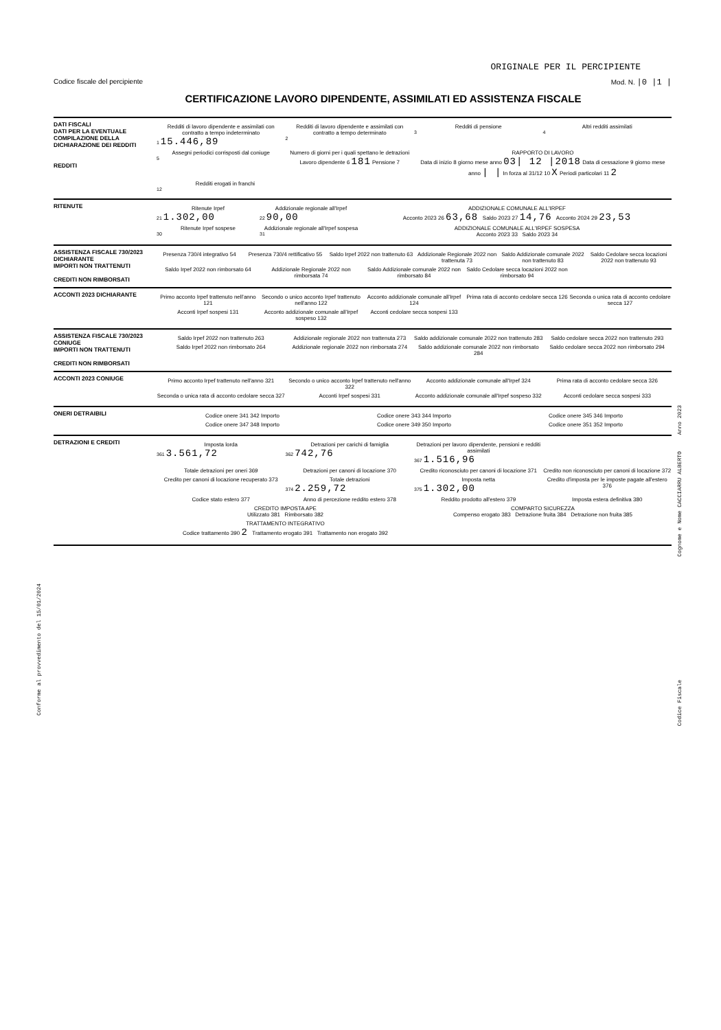ORIGINALE PER IL PERCIPIENTE
Codice fiscale del percipiente Mod. N. |0 |1 |
CERTIFICAZIONE LAVORO DIPENDENTE, ASSIMILATI ED ASSISTENZA FISCALE
DATI FISCALI
DATI PER LA EVENTUALE COMPILAZIONE DELLA DICHIARAZIONE DEI REDDITI
REDDITI
Redditi di lavoro dipendente e assimilati con contratto a tempo indeterminato
1 15.446,89
Redditi di lavoro dipendente e assimilati con contratto a tempo determinato
2
Redditi di pensione
3
Altri redditi assimilati
4
Assegni periodici corrisposti dal coniuge
5
Numero di giorni per i quali spettano le detrazioni
Lavoro dipendente 6 181 Pensione 7
RAPPORTO DI LAVORO
Data di inizio 8 giorno mese anno 03| 12 |2018 Data di cessazione 9 giorno mese anno | | In forza al 31/12 10 X Periodi particolari 11 2
Redditi erogati in franchi
12
RITENUTE
Ritenute Irpef
21 1.302,00
Addizionale regionale all'Irpef
22 90,00
ADDIZIONALE COMUNALE ALL'IRPEF
Acconto 2023 26 63,68 Saldo 2023 27 14,76 Acconto 2024 29 23,53
Ritenute Irpef sospese
30
Addizionale regionale all'Irpef sospesa
31
ADDIZIONALE COMUNALE ALL'IRPEF SOSPESA
Acconto 2023 33 Saldo 2023 34
ASSISTENZA FISCALE 730/2023 DICHIARANTE
IMPORTI NON TRATTENUTI
CREDITI NON RIMBORSATI
Presenza 730/4 integrativo 54 Presenza 730/4 rettificativo 55
Saldo Irpef 2022 non trattenuto 63
Addizionale Regionale 2022 non trattenuta 73
Saldo Addizionale comunale 2022 non trattenuto 83
Saldo Cedolare secca locazioni 2022 non trattenuto 93
Saldo Irpef 2022 non rimborsato 64
Addizionale Regionale 2022 non rimborsata 74
Saldo Addizionale comunale 2022 non rimborsato 84
Saldo Cedolare secca locazioni 2022 non rimborsato 94
ACCONTI 2023 DICHIARANTE
Primo acconto Irpef trattenuto nell'anno 121
Secondo o unico acconto Irpef trattenuto nell'anno 122
Acconto addizionale comunale all'Irpef 124
Prima rata di acconto cedolare secca 126
Seconda o unica rata di acconto cedolare secca 127
Acconti Irpef sospesi 131 Acconto addizionale comunale all'Irpef sospeso 132
Acconti cedolare secca sospesi 133
ASSISTENZA FISCALE 730/2023 CONIUGE
IMPORTI NON TRATTENUTI
CREDITI NON RIMBORSATI
Saldo Irpef 2022 non trattenuto 263
Addizionale regionale 2022 non trattenuta 273
Saldo addizionale comunale 2022 non trattenuto 283
Saldo cedolare secca 2022 non trattenuto 293
Saldo Irpef 2022 non rimborsato 264
Addizionale regionale 2022 non rimborsata 274
Saldo addizionale comunale 2022 non rimborsato 284
Saldo cedolare secca 2022 non rimborsato 294
ACCONTI 2023 CONIUGE
Primo acconto Irpef trattenuto nell'anno 321
Secondo o unico acconto Irpef trattenuto nell'anno 322
Acconto addizionale comunale all'Irpef 324
Prima rata di acconto cedolare secca 326
Seconda o unica rata di acconto cedolare secca 327
Acconti Irpef sospesi 331 Acconto addizionale comunale all'Irpef sospeso 332
Acconti cedolare secca sospesi 333
ONERI DETRAIBILI
Codice onere 341 342 Importo Codice onere 343 344 Importo Codice onere 345 346 Importo
Codice onere 347 348 Importo Codice onere 349 350 Importo Codice onere 351 352 Importo
DETRAZIONI E CREDITI
Imposta lorda
361 3.561,72
Detrazioni per carichi di famiglia
362 742,76
Detrazioni per lavoro dipendente, pensioni e redditi assimilati
367 1.516,96
Totale detrazioni per oneri 369
Detrazioni per canoni di locazione 370
Credito riconosciuto per canoni di locazione 371
Credito non riconosciuto per canoni di locazione 372
Credito per canoni di locazione recuperato 373
Totale detrazioni
374 2.259,72
Imposta netta
375 1.302,00
Credito d'imposta per le imposte pagate all'estero 376
Codice stato estero 377 Anno di percezione reddito estero 378
Reddito prodotto all'estero 379
Imposta estera definitiva 380
CREDITO IMPOSTA APE
Utilizzato 381 Rimborsato 382
COMPARTO SICUREZZA
Compenso erogato 383 Detrazione fruita 384 Detrazione non fruita 385
TRATTAMENTO INTEGRATIVO
Codice trattamento 390 2 Trattamento erogato 391 Trattamento non erogato 392
Conforme al provvedimento del 15/01/2024
Cognome e Nome CACCIARRU ALBERTO Anno 2023
Codice Fiscale